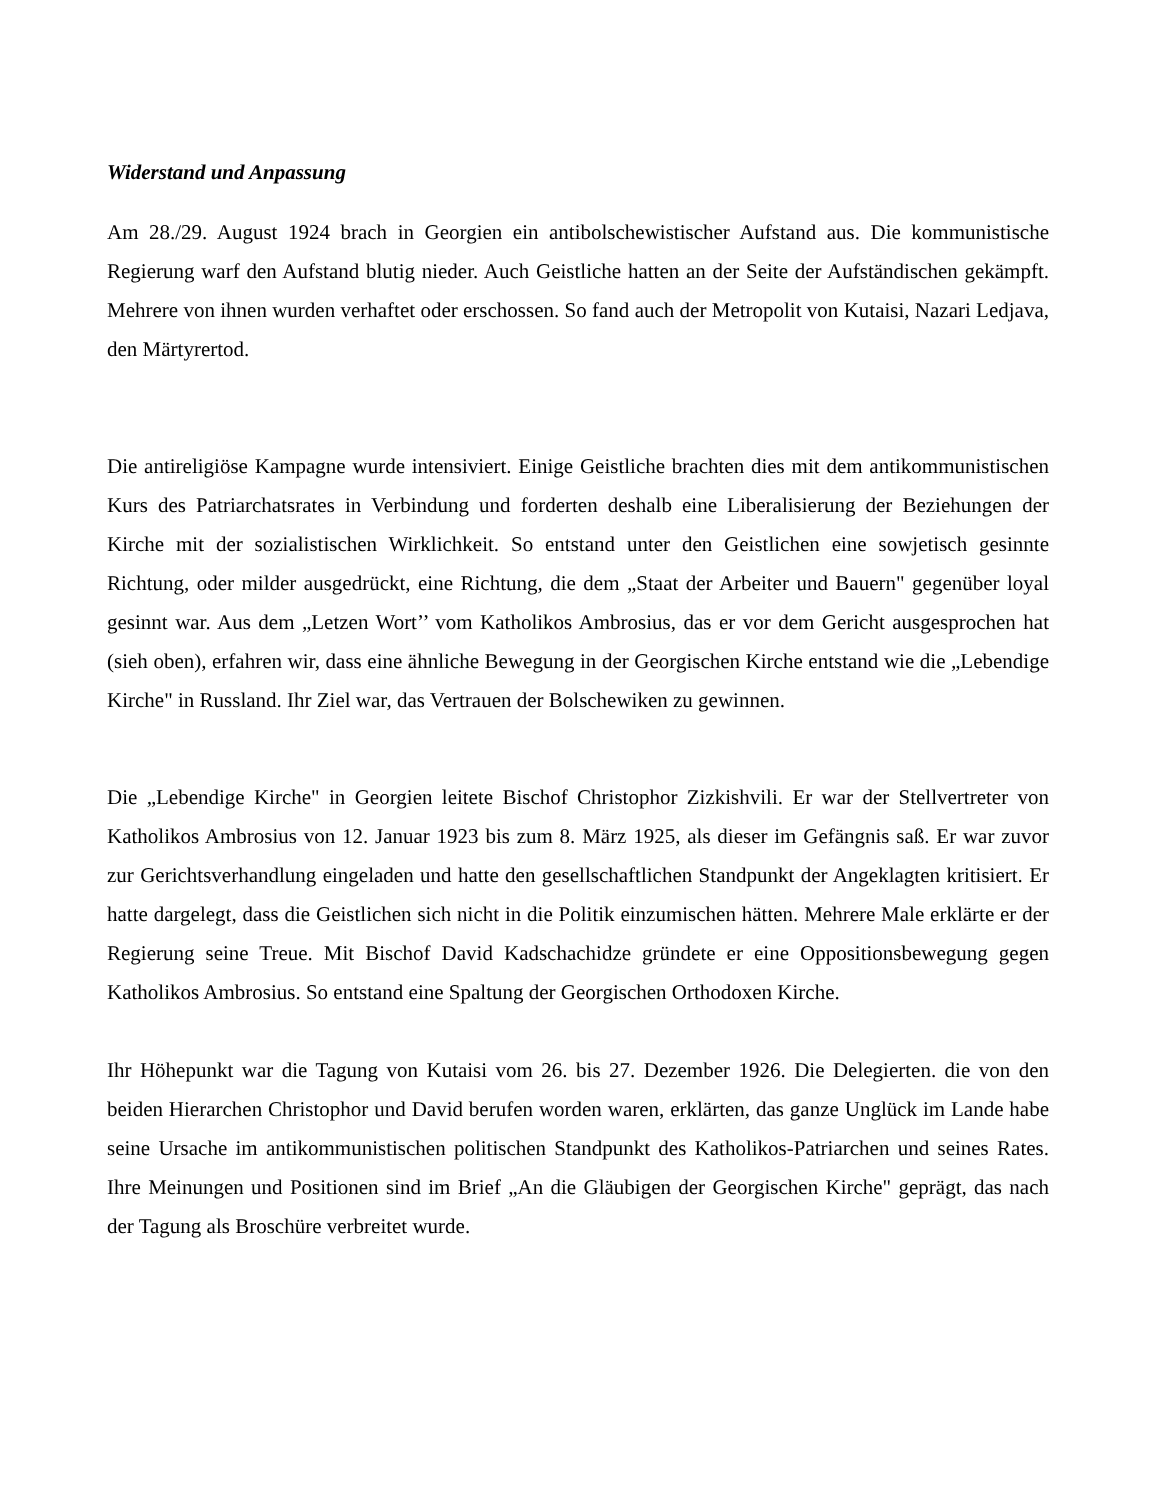Widerstand und Anpassung
Am 28./29. August 1924 brach in Georgien ein antibolschewistischer Aufstand aus. Die kommunistische Regierung warf den Aufstand blutig nieder. Auch Geistliche hatten an der Seite der Aufständischen gekämpft. Mehrere von ihnen wurden verhaftet oder erschossen. So fand auch der Metropolit von Kutaisi, Nazari Ledjava, den Märtyrertod.
Die antireligiöse Kampagne wurde intensiviert. Einige Geistliche brachten dies mit dem antikommunistischen Kurs des Patriarchatsrates in Verbindung und forderten deshalb eine Liberalisierung der Beziehungen der Kirche mit der sozialistischen Wirklichkeit. So entstand unter den Geistlichen eine sowjetisch gesinnte Richtung, oder milder ausgedrückt, eine Richtung, die dem „Staat der Arbeiter und Bauern" gegenüber loyal gesinnt war. Aus dem „Letzen Wort’’ vom Katholikos Ambrosius, das er vor dem Gericht ausgesprochen hat (sieh oben), erfahren wir, dass eine ähnliche Bewegung in der Georgischen Kirche entstand wie die „Lebendige Kirche" in Russland. Ihr Ziel war, das Vertrauen der Bolschewiken zu gewinnen.
Die „Lebendige Kirche" in Georgien leitete Bischof Christophor Zizkishvili. Er war der Stellvertreter von Katholikos Ambrosius von 12. Januar 1923 bis zum 8. März 1925, als dieser im Gefängnis saß. Er war zuvor zur Gerichtsverhandlung eingeladen und hatte den gesellschaftlichen Standpunkt der Angeklagten kritisiert. Er hatte dargelegt, dass die Geistlichen sich nicht in die Politik einzumischen hätten. Mehrere Male erklärte er der Regierung seine Treue. Mit Bischof David Kadschachidze gründete er eine Oppositionsbewegung gegen Katholikos Ambrosius. So entstand eine Spaltung der Georgischen Orthodoxen Kirche.
Ihr Höhepunkt war die Tagung von Kutaisi vom 26. bis 27. Dezember 1926. Die Delegierten. die von den beiden Hierarchen Christophor und David berufen worden waren, erklärten, das ganze Unglück im Lande habe seine Ursache im antikommunistischen politischen Standpunkt des Katholikos-Patriarchen und seines Rates. Ihre Meinungen und Positionen sind im Brief „An die Gläubigen der Georgischen Kirche" geprägt, das nach der Tagung als Broschüre verbreitet wurde.